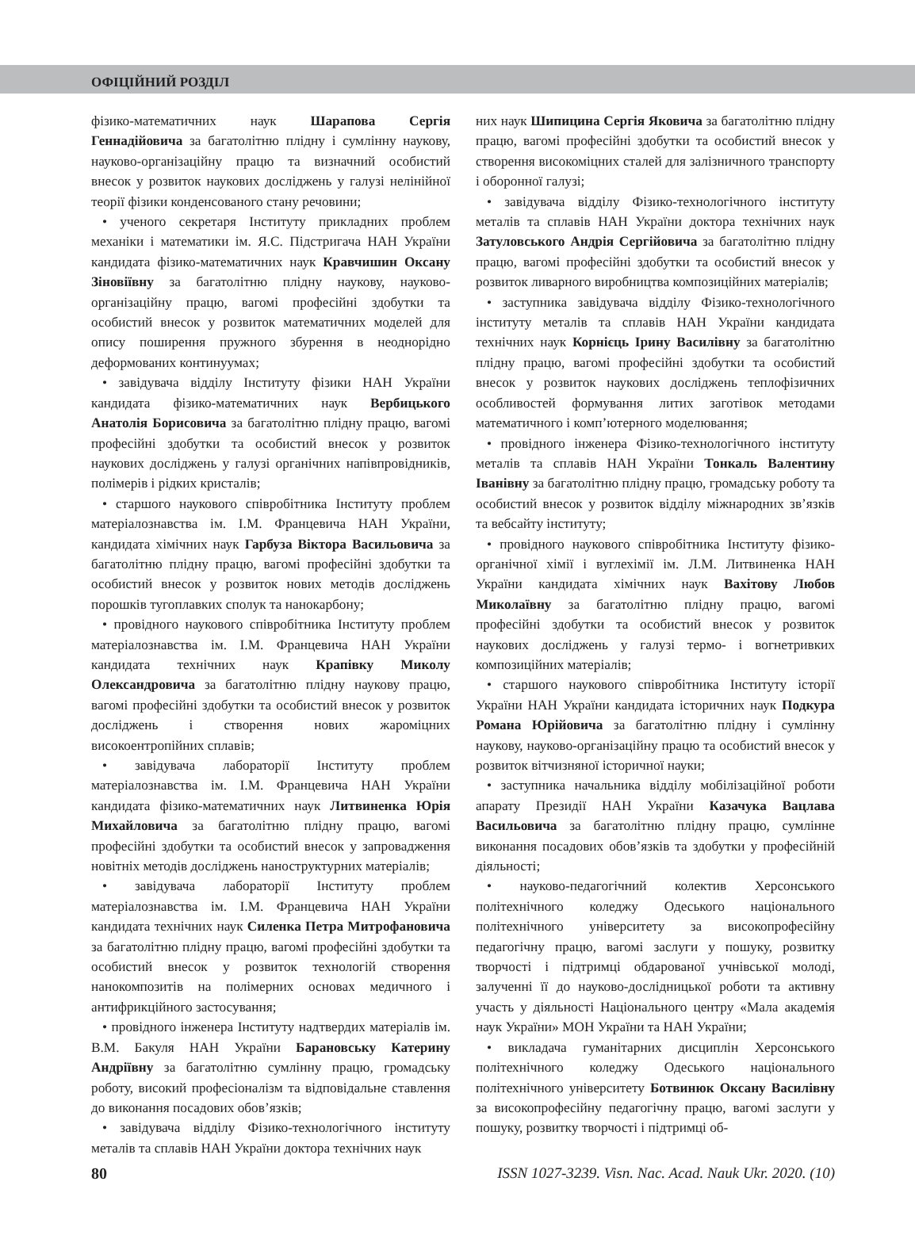ОФІЦІЙНИЙ РОЗДІЛ
фізико-математичних наук Шарапова Сергія Геннадійовича за багатолітню плідну і сумлінну наукову, науково-організаційну працю та визначний особистий внесок у розвиток наукових досліджень у галузі нелінійної теорії фізики конденсованого стану речовини;
• ученого секретаря Інституту прикладних проблем механіки і математики ім. Я.С. Підстригача НАН України кандидата фізико-математичних наук Кравчишин Оксану Зіновіївну за багатолітню плідну наукову, науково-організаційну працю, вагомі професійні здобутки та особистий внесок у розвиток математичних моделей для опису поширення пружного збурення в неоднорідно деформованих континуумах;
• завідувача відділу Інституту фізики НАН України кандидата фізико-математичних наук Вербицького Анатолія Борисовича за багатолітню плідну працю, вагомі професійні здобутки та особистий внесок у розвиток наукових досліджень у галузі органічних напівпровідників, полімерів і рідких кристалів;
• старшого наукового співробітника Інституту проблем матеріалознавства ім. І.М. Францевича НАН України, кандидата хімічних наук Гарбуза Віктора Васильовича за багатолітню плідну працю, вагомі професійні здобутки та особистий внесок у розвиток нових методів досліджень порошків тугоплавких сполук та нанокарбону;
• провідного наукового співробітника Інституту проблем матеріалознавства ім. І.М. Францевича НАН України кандидата технічних наук Крапівку Миколу Олександровича за багатолітню плідну наукову працю, вагомі професійні здобутки та особистий внесок у розвиток досліджень і створення нових жароміцних високоентропійних сплавів;
• завідувача лабораторії Інституту проблем матеріалознавства ім. І.М. Францевича НАН України кандидата фізико-математичних наук Литвиненка Юрія Михайловича за багатолітню плідну працю, вагомі професійні здобутки та особистий внесок у запровадження новітніх методів досліджень наноструктурних матеріалів;
• завідувача лабораторії Інституту проблем матеріалознавства ім. І.М. Францевича НАН України кандидата технічних наук Силенка Петра Митрофановича за багатолітню плідну працю, вагомі професійні здобутки та особистий внесок у розвиток технологій створення нанокомпозитів на полімерних основах медичного і антифрикційного застосування;
• провідного інженера Інституту надтвердих матеріалів ім. В.М. Бакуля НАН України Барановську Катерину Андріївну за багатолітню сумлінну працю, громадську роботу, високий професіоналізм та відповідальне ставлення до виконання посадових обов’язків;
• завідувача відділу Фізико-технологічного інституту металів та сплавів НАН України доктора технічних наук
них наук Шипицина Сергія Яковича за багатолітню плідну працю, вагомі професійні здобутки та особистий внесок у створення високоміцних сталей для залізничного транспорту і оборонної галузі;
• завідувача відділу Фізико-технологічного інституту металів та сплавів НАН України доктора технічних наук Затуловського Андрія Сергійовича за багатолітню плідну працю, вагомі професійні здобутки та особистий внесок у розвиток ливарного виробництва композиційних матеріалів;
• заступника завідувача відділу Фізико-технологічного інституту металів та сплавів НАН України кандидата технічних наук Корнієць Ірину Василівну за багатолітню плідну працю, вагомі професійні здобутки та особистий внесок у розвиток наукових досліджень теплофізичних особливостей формування литих заготівок методами математичного і комп’ютерного моделювання;
• провідного інженера Фізико-технологічного інституту металів та сплавів НАН України Тонкаль Валентину Іванівну за багатолітню плідну працю, громадську роботу та особистий внесок у розвиток відділу міжнародних зв’язків та вебсайту інституту;
• провідного наукового співробітника Інституту фізико-органічної хімії і вуглехімії ім. Л.М. Литвиненка НАН України кандидата хімічних наук Вахітову Любов Миколаївну за багатолітню плідну працю, вагомі професійні здобутки та особистий внесок у розвиток наукових досліджень у галузі термо- і вогнетривких композиційних матеріалів;
• старшого наукового співробітника Інституту історії України НАН України кандидата історичних наук Подкура Романа Юрійовича за багатолітню плідну і сумлінну наукову, науково-організаційну працю та особистий внесок у розвиток вітчизняної історичної науки;
• заступника начальника відділу мобілізаційної роботи апарату Президії НАН України Казачука Вацлава Васильовича за багатолітню плідну працю, сумлінне виконання посадових обов’язків та здобутки у професійній діяльності;
• науково-педагогічний колектив Херсонського політехнічного коледжу Одеського національного політехнічного університету за високопрофесійну педагогічну працю, вагомі заслуги у пошуку, розвитку творчості і підтримці обдарованої учнівської молоді, залученні її до науково-дослідницької роботи та активну участь у діяльності Національного центру «Мала академія наук України» МОН України та НАН України;
• викладача гуманітарних дисциплін Херсонського політехнічного коледжу Одеського національного політехнічного університету Ботвинюк Оксану Василівну за високопрофесійну педагогічну працю, вагомі заслуги у пошуку, розвитку творчості і підтримці об-
80 ISSN 1027-3239. Visn. Nac. Acad. Nauk Ukr. 2020. (10)